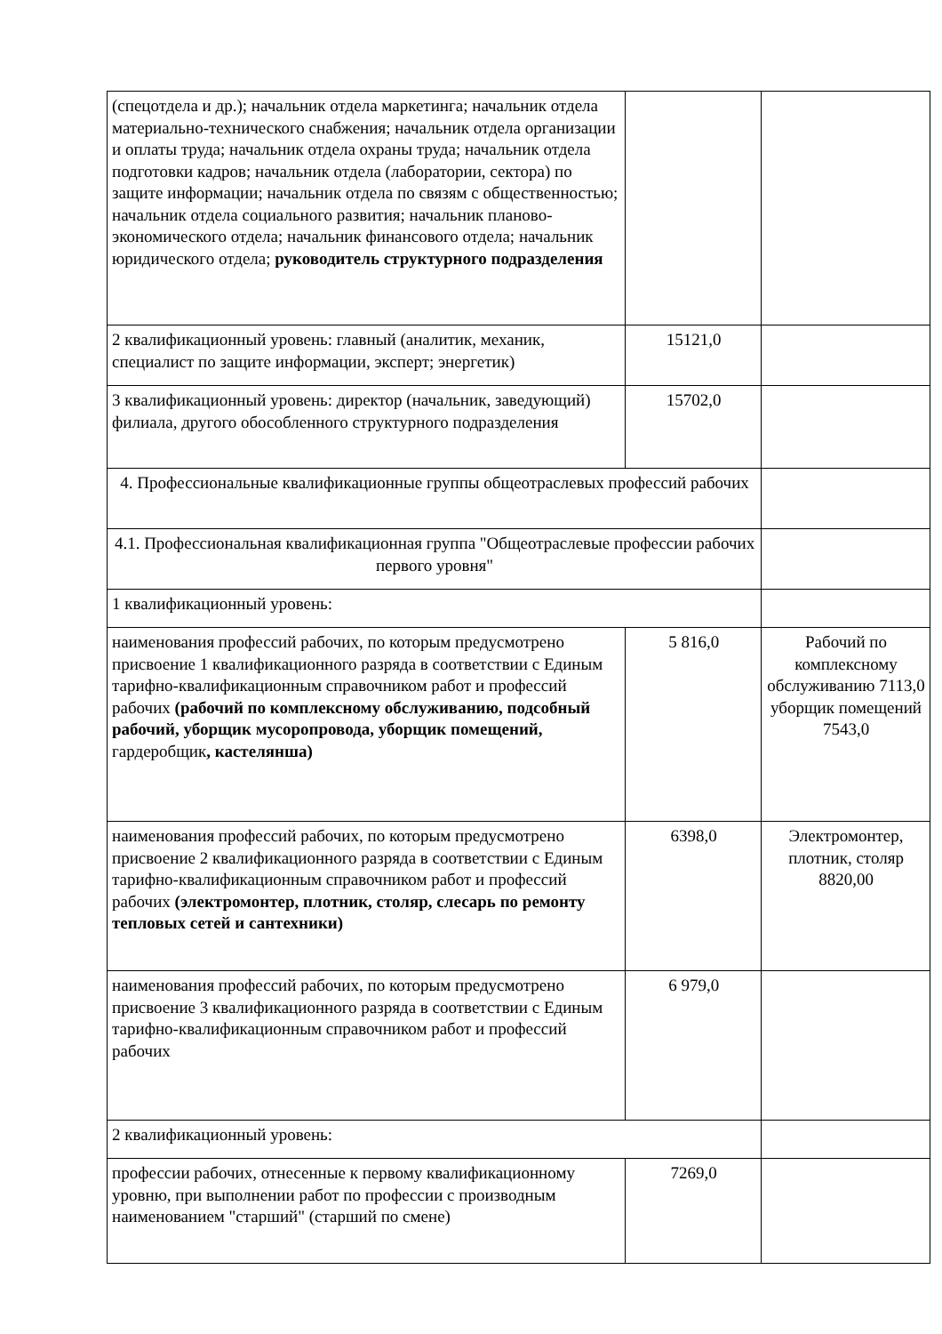| (спецотдела и др.); начальник отдела маркетинга; начальник отдела материально-технического снабжения; начальник отдела организации и оплаты труда; начальник отдела охраны труда; начальник отдела подготовки кадров; начальник отдела (лаборатории, сектора) по защите информации; начальник отдела по связям с общественностью; начальник отдела социального развития; начальник планово-экономического отдела; начальник финансового отдела; начальник юридического отдела; руководитель структурного подразделения | | |
| 2 квалификационный уровень: главный (аналитик, механик, специалист по защите информации, эксперт; энергетик) | 15121,0 | |
| 3 квалификационный уровень: директор (начальник, заведующий) филиала, другого обособленного структурного подразделения | 15702,0 | |
| 4. Профессиональные квалификационные группы общеотраслевых профессий рабочих | | |
| 4.1. Профессиональная квалификационная группа "Общеотраслевые профессии рабочих первого уровня" | | |
| 1 квалификационный уровень: | | |
| наименования профессий рабочих, по которым предусмотрено присвоение 1 квалификационного разряда в соответствии с Единым тарифно-квалификационным справочником работ и профессий рабочих (рабочий по комплексному обслуживанию, подсобный рабочий, уборщик мусоропровода, уборщик помещений, гардеробщик , кастелянша) | 5 816,0 | Рабочий по комплексному обслуживанию 7113,0 уборщик помещений 7543,0 |
| наименования профессий рабочих, по которым предусмотрено присвоение 2 квалификационного разряда в соответствии с Единым тарифно-квалификационным справочником работ и профессий рабочих (электромонтер, плотник, столяр, слесарь по ремонту тепловых сетей и сантехники) | 6398,0 | Электромонтер, плотник, столяр 8820,00 |
| наименования профессий рабочих, по которым предусмотрено присвоение 3 квалификационного разряда в соответствии с Единым тарифно-квалификационным справочником работ и профессий рабочих | 6 979,0 | |
| 2 квалификационный уровень: | | |
| профессии рабочих, отнесенные к первому квалификационному уровню, при выполнении работ по профессии с производным наименованием "старший" (старший по смене) | 7269,0 | |